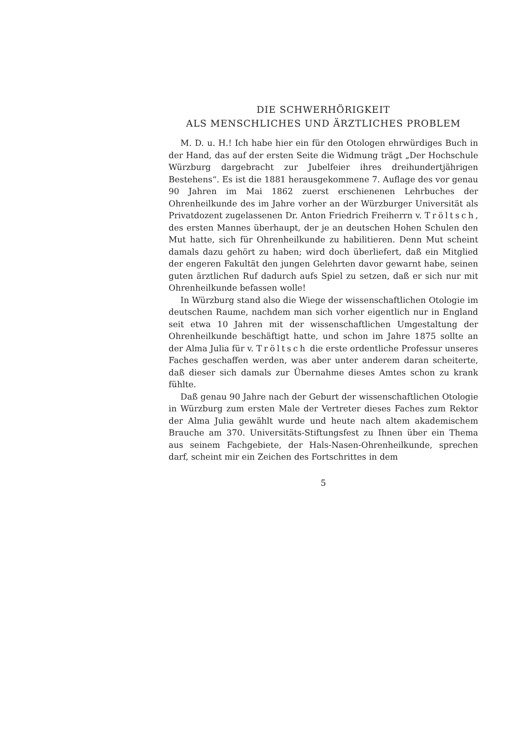DIE SCHWERHÖRIGKEIT
ALS MENSCHLICHES UND ÄRZTLICHES PROBLEM
M. D. u. H.! Ich habe hier ein für den Otologen ehrwürdiges Buch in der Hand, das auf der ersten Seite die Widmung trägt „Der Hochschule Würzburg dargebracht zur Jubelfeier ihres dreihundertjährigen Bestehens“. Es ist die 1881 herausgekommene 7. Auflage des vor genau 90 Jahren im Mai 1862 zuerst erschienenen Lehrbuches der Ohrenheilkunde des im Jahre vorher an der Würzburger Universität als Privatdozent zugelassenen Dr. Anton Friedrich Freiherrn v. Tröltsch, des ersten Mannes überhaupt, der je an deutschen Hohen Schulen den Mut hatte, sich für Ohrenheilkunde zu habilitieren. Denn Mut scheint damals dazu gehört zu haben; wird doch überliefert, daß ein Mitglied der engeren Fakultät den jungen Gelehrten davor gewarnt habe, seinen guten ärztlichen Ruf dadurch aufs Spiel zu setzen, daß er sich nur mit Ohrenheilkunde befassen wolle!
In Würzburg stand also die Wiege der wissenschaftlichen Otologie im deutschen Raume, nachdem man sich vorher eigentlich nur in England seit etwa 10 Jahren mit der wissenschaftlichen Umgestaltung der Ohrenheilkunde beschäftigt hatte, und schon im Jahre 1875 sollte an der Alma Julia für v. Tröltsch die erste ordentliche Professur unseres Faches geschaffen werden, was aber unter anderem daran scheiterte, daß dieser sich damals zur Übernahme dieses Amtes schon zu krank fühlte.
Daß genau 90 Jahre nach der Geburt der wissenschaftlichen Otologie in Würzburg zum ersten Male der Vertreter dieses Faches zum Rektor der Alma Julia gewählt wurde und heute nach altem akademischem Brauche am 370. Universitäts-Stiftungsfest zu Ihnen über ein Thema aus seinem Fachgebiete, der Hals-Nasen-Ohrenheilkunde, sprechen darf, scheint mir ein Zeichen des Fortschrittes in dem
5